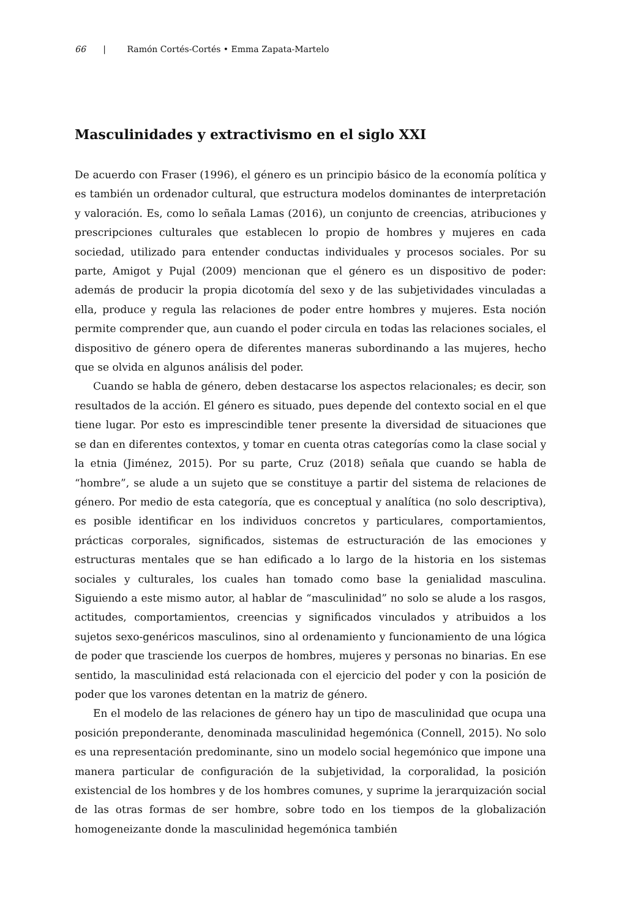66 | Ramón Cortés-Cortés • Emma Zapata-Martelo
Masculinidades y extractivismo en el siglo XXI
De acuerdo con Fraser (1996), el género es un principio básico de la economía política y es también un ordenador cultural, que estructura modelos dominantes de interpretación y valoración. Es, como lo señala Lamas (2016), un conjunto de creencias, atribuciones y prescripciones culturales que establecen lo propio de hombres y mujeres en cada sociedad, utilizado para entender conductas individuales y procesos sociales. Por su parte, Amigot y Pujal (2009) mencionan que el género es un dispositivo de poder: además de producir la propia dicotomía del sexo y de las subjetividades vinculadas a ella, produce y regula las relaciones de poder entre hombres y mujeres. Esta noción permite comprender que, aun cuando el poder circula en todas las relaciones sociales, el dispositivo de género opera de diferentes maneras subordinando a las mujeres, hecho que se olvida en algunos análisis del poder.
Cuando se habla de género, deben destacarse los aspectos relacionales; es decir, son resultados de la acción. El género es situado, pues depende del contexto social en el que tiene lugar. Por esto es imprescindible tener presente la diversidad de situaciones que se dan en diferentes contextos, y tomar en cuenta otras categorías como la clase social y la etnia (Jiménez, 2015). Por su parte, Cruz (2018) señala que cuando se habla de “hombre”, se alude a un sujeto que se constituye a partir del sistema de relaciones de género. Por medio de esta categoría, que es conceptual y analítica (no solo descriptiva), es posible identificar en los individuos concretos y particulares, comportamientos, prácticas corporales, significados, sistemas de estructuración de las emociones y estructuras mentales que se han edificado a lo largo de la historia en los sistemas sociales y culturales, los cuales han tomado como base la genialidad masculina. Siguiendo a este mismo autor, al hablar de “masculinidad” no solo se alude a los rasgos, actitudes, comportamientos, creencias y significados vinculados y atribuidos a los sujetos sexo-genéricos masculinos, sino al ordenamiento y funcionamiento de una lógica de poder que trasciende los cuerpos de hombres, mujeres y personas no binarias. En ese sentido, la masculinidad está relacionada con el ejercicio del poder y con la posición de poder que los varones detentan en la matriz de género.
En el modelo de las relaciones de género hay un tipo de masculinidad que ocupa una posición preponderante, denominada masculinidad hegemónica (Connell, 2015). No solo es una representación predominante, sino un modelo social hegemónico que impone una manera particular de configuración de la subjetividad, la corporalidad, la posición existencial de los hombres y de los hombres comunes, y suprime la jerarquización social de las otras formas de ser hombre, sobre todo en los tiempos de la globalización homogeneizante donde la masculinidad hegemónica también